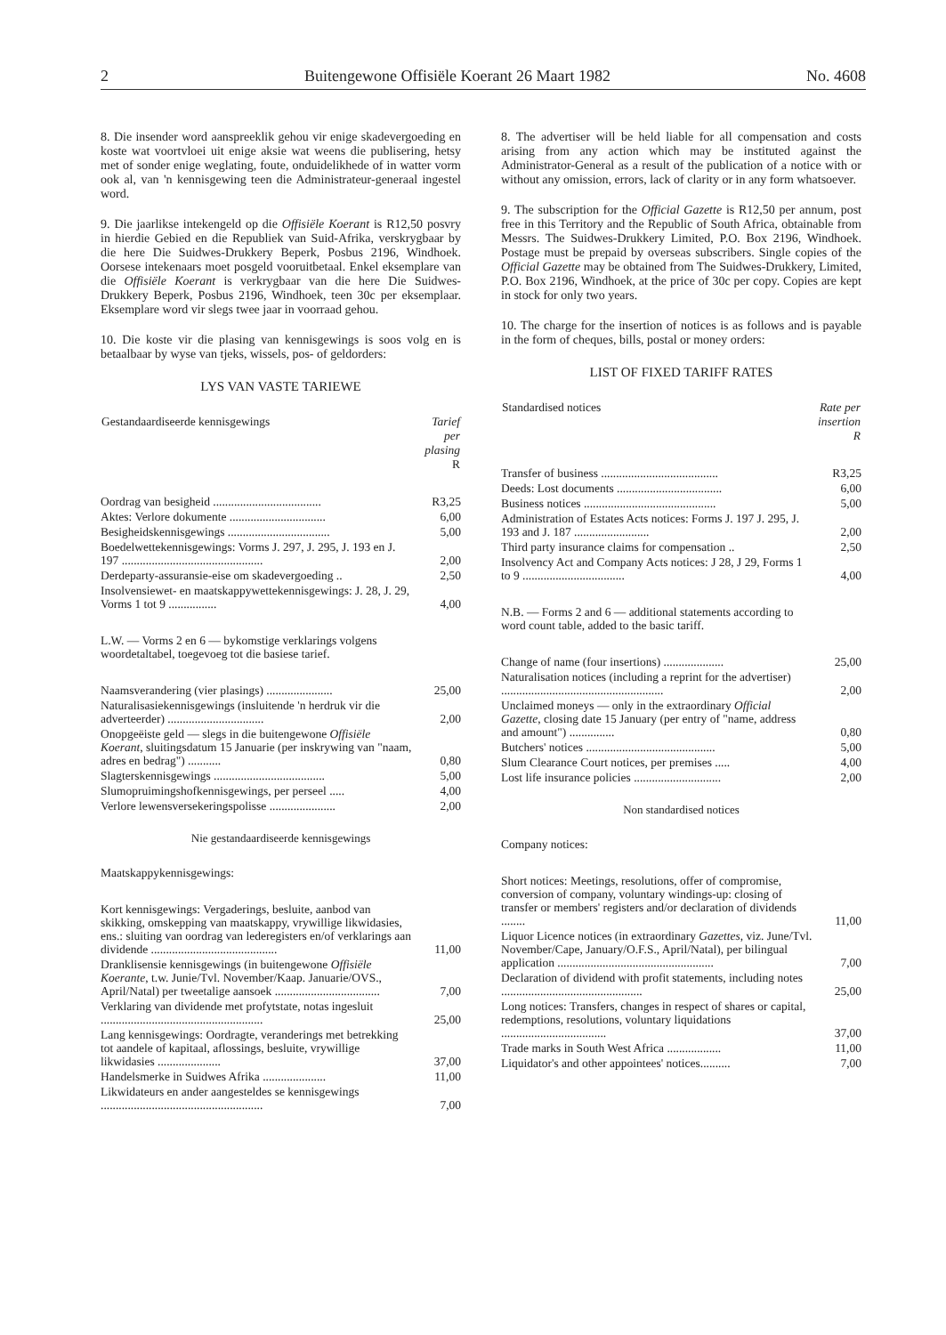2 Buitengewone Offisiële Koerant 26 Maart 1982 No. 4608
8. Die insender word aanspreeklik gehou vir enige skadevergoeding en koste wat voortvloei uit enige aksie wat weens die publisering, hetsy met of sonder enige weglating, foute, onduidelikhede of in watter vorm ook al, van 'n kennisgewing teen die Administrateur-generaal ingestel word.
9. Die jaarlikse intekengeld op die Offisiële Koerant is R12,50 posvry in hierdie Gebied en die Republiek van Suid-Afrika, verskrygbaar by die here Die Suidwes-Drukkery Beperk, Posbus 2196, Windhoek. Oorsese intekenaars moet posgeld vooruitbetaal. Enkel eksemplare van die Offisiële Koerant is verkrygbaar van die here Die Suidwes-Drukkery Beperk, Posbus 2196, Windhoek, teen 30c per eksemplaar. Eksemplare word vir slegs twee jaar in voorraad gehou.
10. Die koste vir die plasing van kennisgewings is soos volg en is betaalbaar by wyse van tjeks, wissels, pos- of geldorders:
LYS VAN VASTE TARIEWE
| Gestandaardiseerde kennisgewings | Tarief per plasing R |
| --- | --- |
| Oordrag van besigheid .................................... | R3,25 |
| Aktes: Verlore dokumente ................................ | 6,00 |
| Besigheidskennisgewings .................................. | 5,00 |
| Boedelwettekennisgewings: Vorms J. 297, J. 295, J. 193 en J. 197 ............................................... | 2,00 |
| Derdeparty-assuransie-eise om skadevergoeding .. | 2,50 |
| Insolvensiewet- en maatskappywettekennisgewings: J. 28, J. 29, Vorms 1 tot 9 ................ | 4,00 |
| L.W. — Vorms 2 en 6 — bykomstige verklarings volgens woordetaltabel, toegevoeg tot die basiese tarief. | |
| Naamsverandering (vier plasings) ...................... | 25,00 |
| Naturalisasiekennisgewings (insluitende 'n herdruk vir die adverteerder) ................................ | 2,00 |
| Onopgeëiste geld — slegs in die buitengewone Offisiële Koerant , sluitingsdatum 15 Januarie (per inskrywing van "naam, adres en bedrag") ........... | 0,80 |
| Slagterskennisgewings ..................................... | 5,00 |
| Slumopruimingshofkennisgewings, per perseel ..... | 4,00 |
| Verlore lewensversekeringspolisse ...................... | 2,00 |
Nie gestandaardiseerde kennisgewings
| Maatskappykennisgewings: | |
| Kort kennisgewings: Vergaderings, besluite, aanbod van skikking, omskepping van maatskappy, vrywillige likwidasies, ens.: sluiting van oordrag van lederegisters en/of verklarings aan dividende .......................................... | 11,00 |
| Dranklisensie kennisgewings (in buitengewone Offisiële Koerante , t.w. Junie/Tvl. November/Kaap. Januarie/OVS., April/Natal) per tweetalige aansoek ................................... | 7,00 |
| Verklaring van dividende met profytstate, notas ingesluit ...................................................... | 25,00 |
| Lang kennisgewings: Oordragte, veranderings met betrekking tot aandele of kapitaal, aflossings, besluite, vrywillige likwidasies ..................... | 37,00 |
| Handelsmerke in Suidwes Afrika ..................... | 11,00 |
| Likwidateurs en ander aangesteldes se kennisgewings ...................................................... | 7,00 |
8. The advertiser will be held liable for all compensation and costs arising from any action which may be instituted against the Administrator-General as a result of the publication of a notice with or without any omission, errors, lack of clarity or in any form whatsoever.
9. The subscription for the Official Gazette is R12,50 per annum, post free in this Territory and the Republic of South Africa, obtainable from Messrs. The Suidwes-Drukkery Limited, P.O. Box 2196, Windhoek. Postage must be prepaid by overseas subscribers. Single copies of the Official Gazette may be obtained from The Suidwes-Drukkery, Limited, P.O. Box 2196, Windhoek, at the price of 30c per copy. Copies are kept in stock for only two years.
10. The charge for the insertion of notices is as follows and is payable in the form of cheques, bills, postal or money orders:
LIST OF FIXED TARIFF RATES
| Standardised notices | Rate per insertion R |
| --- | --- |
| Transfer of business ....................................... | R3,25 |
| Deeds: Lost documents ................................... | 6,00 |
| Business notices ............................................ | 5,00 |
| Administration of Estates Acts notices: Forms J. 197 J. 295, J. 193 and J. 187 ......................... | 2,00 |
| Third party insurance claims for compensation .. | 2,50 |
| Insolvency Act and Company Acts notices: J 28, J 29, Forms 1 to 9 .................................. | 4,00 |
| N.B. — Forms 2 and 6 — additional statements according to word count table, added to the basic tariff. | |
| Change of name (four insertions) .................... | 25,00 |
| Naturalisation notices (including a reprint for the advertiser) ...................................................... | 2,00 |
| Unclaimed moneys — only in the extraordinary Official Gazette , closing date 15 January (per entry of "name, address and amount") ............... | 0,80 |
| Butchers' notices ........................................... | 5,00 |
| Slum Clearance Court notices, per premises ..... | 4,00 |
| Lost life insurance policies ............................. | 2,00 |
Non standardised notices
| Company notices: | |
| Short notices: Meetings, resolutions, offer of compromise, conversion of company, voluntary windings-up: closing of transfer or members' registers and/or declaration of dividends ........ | 11,00 |
| Liquor Licence notices (in extraordinary Gazettes , viz. June/Tvl. November/Cape, January/O.F.S., April/Natal), per bilingual application .................................................... | 7,00 |
| Declaration of dividend with profit statements, including notes ............................................... | 25,00 |
| Long notices: Transfers, changes in respect of shares or capital, redemptions, resolutions, voluntary liquidations ................................... | 37,00 |
| Trade marks in South West Africa .................. | 11,00 |
| Liquidator's and other appointees' notices.......... | 7,00 |